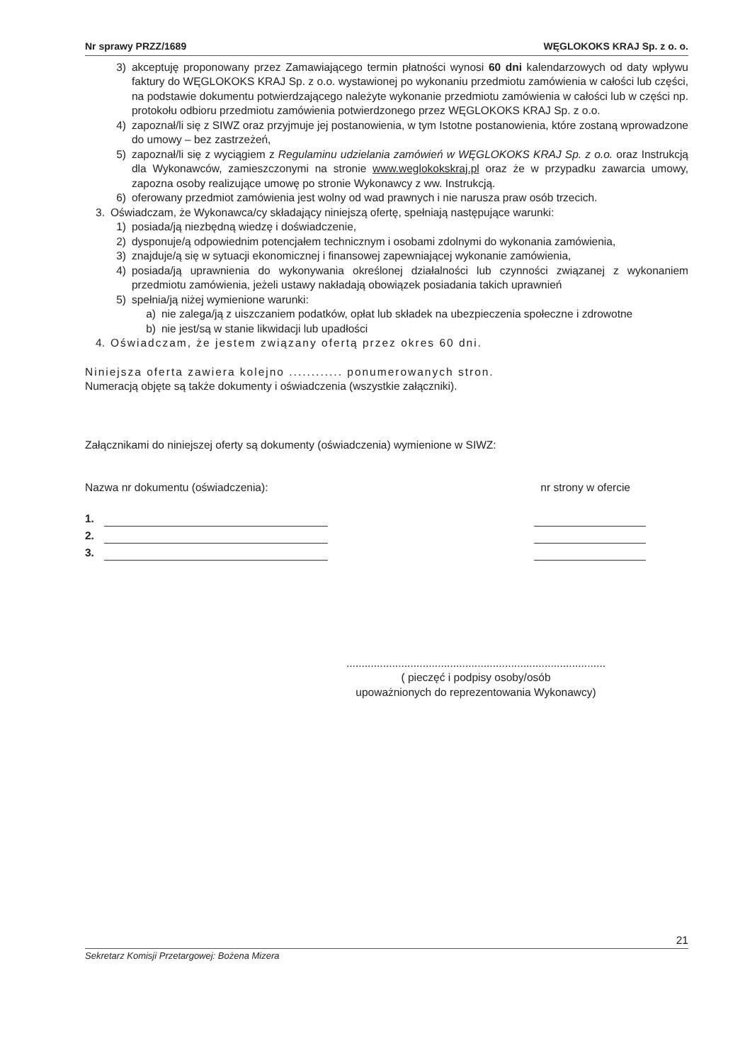Nr sprawy PRZZ/1689 WĘGLOKOKS KRAJ Sp. z o. o.
3) akceptuję proponowany przez Zamawiającego termin płatności wynosi 60 dni kalendarzowych od daty wpływu faktury do WĘGLOKOKS KRAJ Sp. z o.o. wystawionej po wykonaniu przedmiotu zamówienia w całości lub części, na podstawie dokumentu potwierdzającego należyte wykonanie przedmiotu zamówienia w całości lub w części np. protokołu odbioru przedmiotu zamówienia potwierdzonego przez WĘGLOKOKS KRAJ Sp. z o.o.
4) zapoznał/li się z SIWZ oraz przyjmuje jej postanowienia, w tym Istotne postanowienia, które zostaną wprowadzone do umowy – bez zastrzeżeń,
5) zapoznał/li się z wyciągiem z Regulaminu udzielania zamówień w WĘGLOKOKS KRAJ Sp. z o.o. oraz Instrukcją dla Wykonawców, zamieszczonymi na stronie www.weglokokskraj.pl oraz że w przypadku zawarcia umowy, zapozna osoby realizujące umowę po stronie Wykonawcy z ww. Instrukcją.
6) oferowany przedmiot zamówienia jest wolny od wad prawnych i nie narusza praw osób trzecich.
3. Oświadczam, że Wykonawca/cy składający niniejszą ofertę, spełniają następujące warunki:
1) posiada/ją niezbędną wiedzę i doświadczenie,
2) dysponuje/ą odpowiednim potencjałem technicznym i osobami zdolnymi do wykonania zamówienia,
3) znajduje/ą się w sytuacji ekonomicznej i finansowej zapewniającej wykonanie zamówienia,
4) posiada/ją uprawnienia do wykonywania określonej działalności lub czynności związanej z wykonaniem przedmiotu zamówienia, jeżeli ustawy nakładają obowiązek posiadania takich uprawnień
5) spełnia/ją niżej wymienione warunki:
a) nie zalega/ją z uiszczaniem podatków, opłat lub składek na ubezpieczenia społeczne i zdrowotne
b) nie jest/są w stanie likwidacji lub upadłości
4. Oświadczam, że jestem związany ofertą przez okres 60 dni.
Niniejsza oferta zawiera kolejno ............ ponumerowanych stron.
Numeracją objęte są także dokumenty i oświadczenia (wszystkie załączniki).
Załącznikami do niniejszej oferty są dokumenty (oświadczenia) wymienione w SIWZ:
Nazwa nr dokumentu (oświadczenia): nr strony w ofercie
1.
2.
3.
.....................................................................................
( pieczęć i podpisy osoby/osób
upoważnionych do reprezentowania Wykonawcy)
21
Sekretarz Komisji Przetargowej: Bożena Mizera